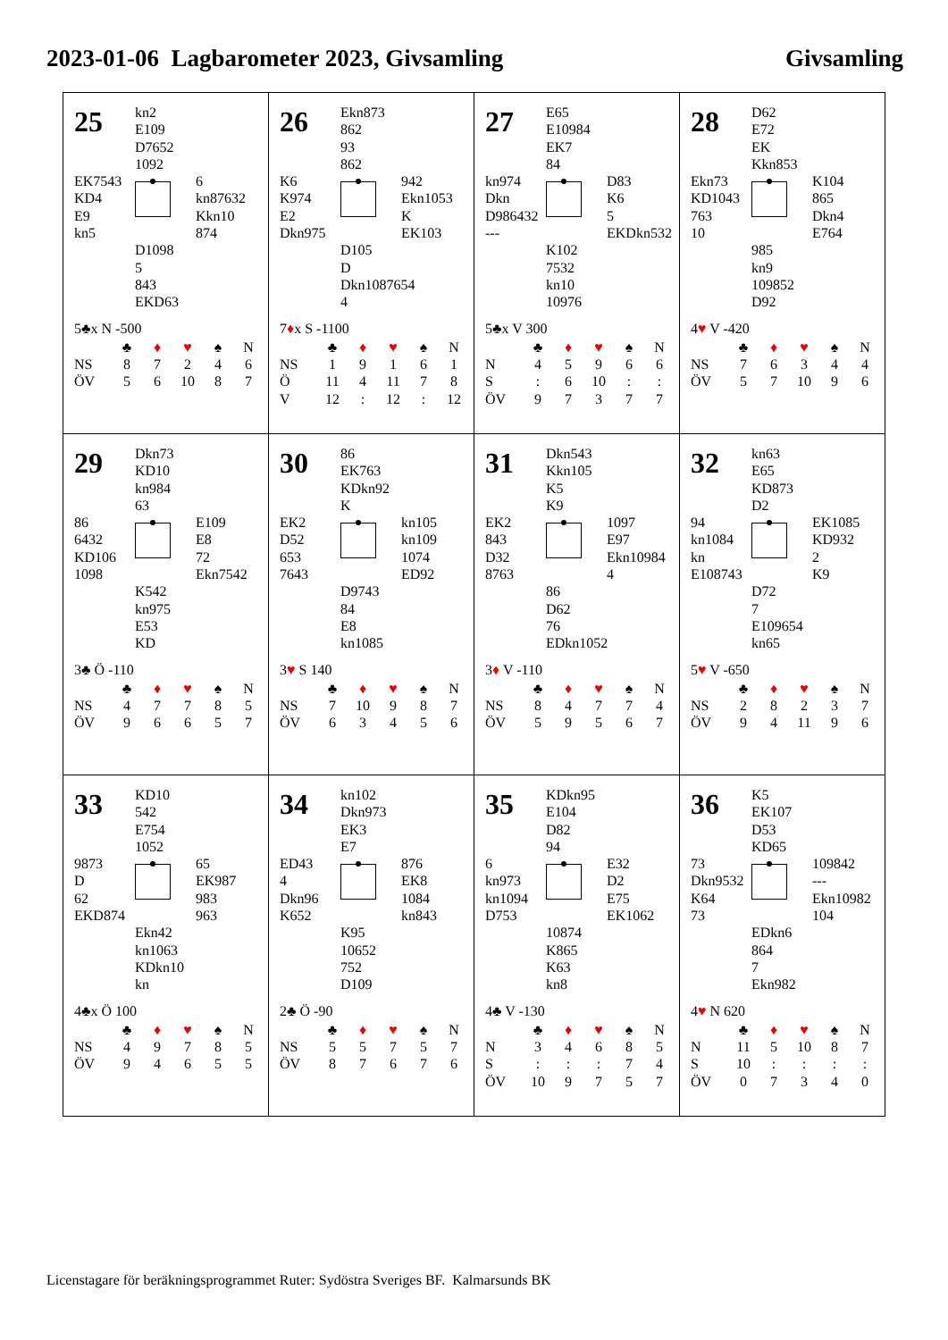2023-01-06 Lagbarometer 2023, Givsamling Givsamling
25
kn2
E109
D7652
1092
EK7543
KD4
E9
kn5
6
kn87632
Kkn10
874
D1098
5
843
EKD63
5♣x N -500
| | ♣ | ♦ | ♥ | ♠ | N |
| --- | --- | --- | --- | --- | --- |
| NS | 8 | 7 | 2 | 4 | 6 |
| ÖV | 5 | 6 | 10 | 8 | 7 |
26
Ekn873
862
93
862
K6
K974
E2
Dkn975
942
Ekn1053
K
EK103
D105
D
Dkn1087654
4
7♦x S -1100
| | ♣ | ♦ | ♥ | ♠ | N |
| --- | --- | --- | --- | --- | --- |
| NS | 1 | 9 | 1 | 6 | 1 |
| Ö | 11 | 4 | 11 | 7 | 8 |
| V | 12 | : | 12 | : | 12 |
27
E65
E10984
EK7
84
kn974
Dkn
D986432
---
D83
K6
5
EKDkn532
K102
7532
kn10
10976
5♣x V 300
| | ♣ | ♦ | ♥ | ♠ | N |
| --- | --- | --- | --- | --- | --- |
| N | 4 | 5 | 9 | 6 | 6 |
| S | : | 6 | 10 | : | : |
| ÖV | 9 | 7 | 3 | 7 | 7 |
28
D62
E72
EK
Kkn853
Ekn73
KD1043
763
10
K104
865
Dkn4
E764
985
kn9
109852
D92
4♥ V -420
| | ♣ | ♦ | ♥ | ♠ | N |
| --- | --- | --- | --- | --- | --- |
| NS | 7 | 6 | 3 | 4 | 4 |
| ÖV | 5 | 7 | 10 | 9 | 6 |
29
Dkn73
KD10
kn984
63
86
6432
KD106
1098
E109
E8
72
Ekn7542
K542
kn975
E53
KD
3♣ Ö -110
| | ♣ | ♦ | ♥ | ♠ | N |
| --- | --- | --- | --- | --- | --- |
| NS | 4 | 7 | 7 | 8 | 5 |
| ÖV | 9 | 6 | 6 | 5 | 7 |
30
86
EK763
KDkn92
K
EK2
D52
653
7643
kn105
kn109
1074
ED92
D9743
84
E8
kn1085
3♥ S 140
| | ♣ | ♦ | ♥ | ♠ | N |
| --- | --- | --- | --- | --- | --- |
| NS | 7 | 10 | 9 | 8 | 7 |
| ÖV | 6 | 3 | 4 | 5 | 6 |
31
Dkn543
Kkn105
K5
K9
EK2
843
D32
8763
1097
E97
Ekn10984
4
86
D62
76
EDkn1052
3♦ V -110
| | ♣ | ♦ | ♥ | ♠ | N |
| --- | --- | --- | --- | --- | --- |
| NS | 8 | 4 | 7 | 7 | 4 |
| ÖV | 5 | 9 | 5 | 6 | 7 |
32
kn63
E65
KD873
D2
94
kn1084
kn
E108743
EK1085
KD932
2
K9
D72
7
E109654
kn65
5♥ V -650
| | ♣ | ♦ | ♥ | ♠ | N |
| --- | --- | --- | --- | --- | --- |
| NS | 2 | 8 | 2 | 3 | 7 |
| ÖV | 9 | 4 | 11 | 9 | 6 |
33
KD10
542
E754
1052
9873
D
62
EKD874
65
EK987
983
963
Ekn42
kn1063
KDkn10
kn
4♣x Ö 100
| | ♣ | ♦ | ♥ | ♠ | N |
| --- | --- | --- | --- | --- | --- |
| NS | 4 | 9 | 7 | 8 | 5 |
| ÖV | 9 | 4 | 6 | 5 | 5 |
34
kn102
Dkn973
EK3
E7
ED43
4
Dkn96
K652
876
EK8
1084
kn843
K95
10652
752
D109
2♣ Ö -90
| | ♣ | ♦ | ♥ | ♠ | N |
| --- | --- | --- | --- | --- | --- |
| NS | 5 | 5 | 7 | 5 | 7 |
| ÖV | 8 | 7 | 6 | 7 | 6 |
35
KDkn95
E104
D82
94
6
kn973
kn1094
D753
E32
D2
E75
EK1062
10874
K865
K63
kn8
4♣ V -130
| | ♣ | ♦ | ♥ | ♠ | N |
| --- | --- | --- | --- | --- | --- |
| N | 3 | 4 | 6 | 8 | 5 |
| S | : | : | : | 7 | 4 |
| ÖV | 10 | 9 | 7 | 5 | 7 |
36
K5
EK107
D53
KD65
73
Dkn9532
K64
73
109842
---
Ekn10982
104
EDkn6
864
7
Ekn982
4♥ N 620
| | ♣ | ♦ | ♥ | ♠ | N |
| --- | --- | --- | --- | --- | --- |
| N | 11 | 5 | 10 | 8 | 7 |
| S | 10 | : | : | : | : |
| ÖV | 0 | 7 | 3 | 4 | 0 |
Licenstagare för beräkningsprogrammet Ruter: Sydöstra Sveriges BF. Kalmarsunds BK